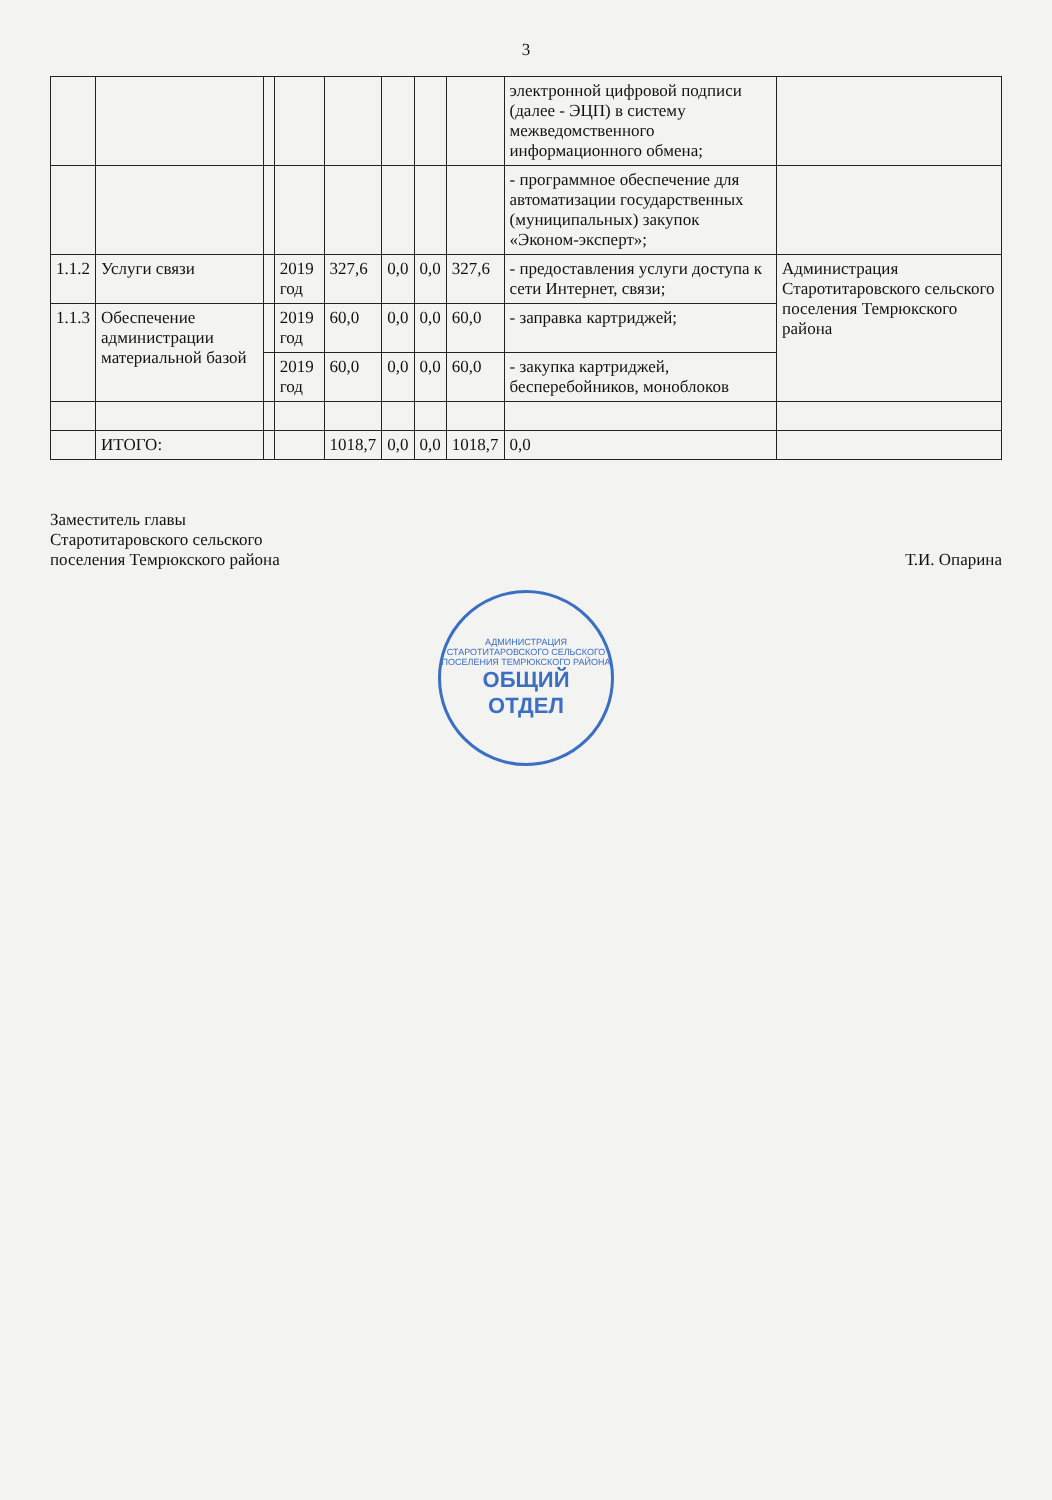3
| | | | | | | | | электронной цифровой подписи (далее - ЭЦП) в систему межведомственного информационного обмена; | |
| | | | | | | | | - программное обеспечение для автоматизации государственных (муниципальных) закупок «Эконом-эксперт»; | |
| 1.1.2 | Услуги связи | | 2019 год | 327,6 | 0,0 | 0,0 | 327,6 | - предоставления услуги доступа к сети Интернет, связи; | Администрация Старотитаровского сельского поселения Темрюкского района |
| 1.1.3 | Обеспечение администрации материальной базой | | 2019 год | 60,0 | 0,0 | 0,0 | 60,0 | - заправка картриджей; | |
| | | | 2019 год | 60,0 | 0,0 | 0,0 | 60,0 | - закупка картриджей, бесперебойников, моноблоков | |
| | ИТОГО: | | | 1018,7 | 0,0 | 0,0 | 1018,7 | 0,0 | |
Заместитель главы
Старотитаровского сельского
поселения Темрюкского района
Т.И. Опарина
АДМИНИСТРАЦИЯ СТАРОТИТАРОВСКОГО СЕЛЬСКОГО ПОСЕЛЕНИЯ ТЕМРЮКСКОГО РАЙОНА
ОБЩИЙ
ОТДЕЛ